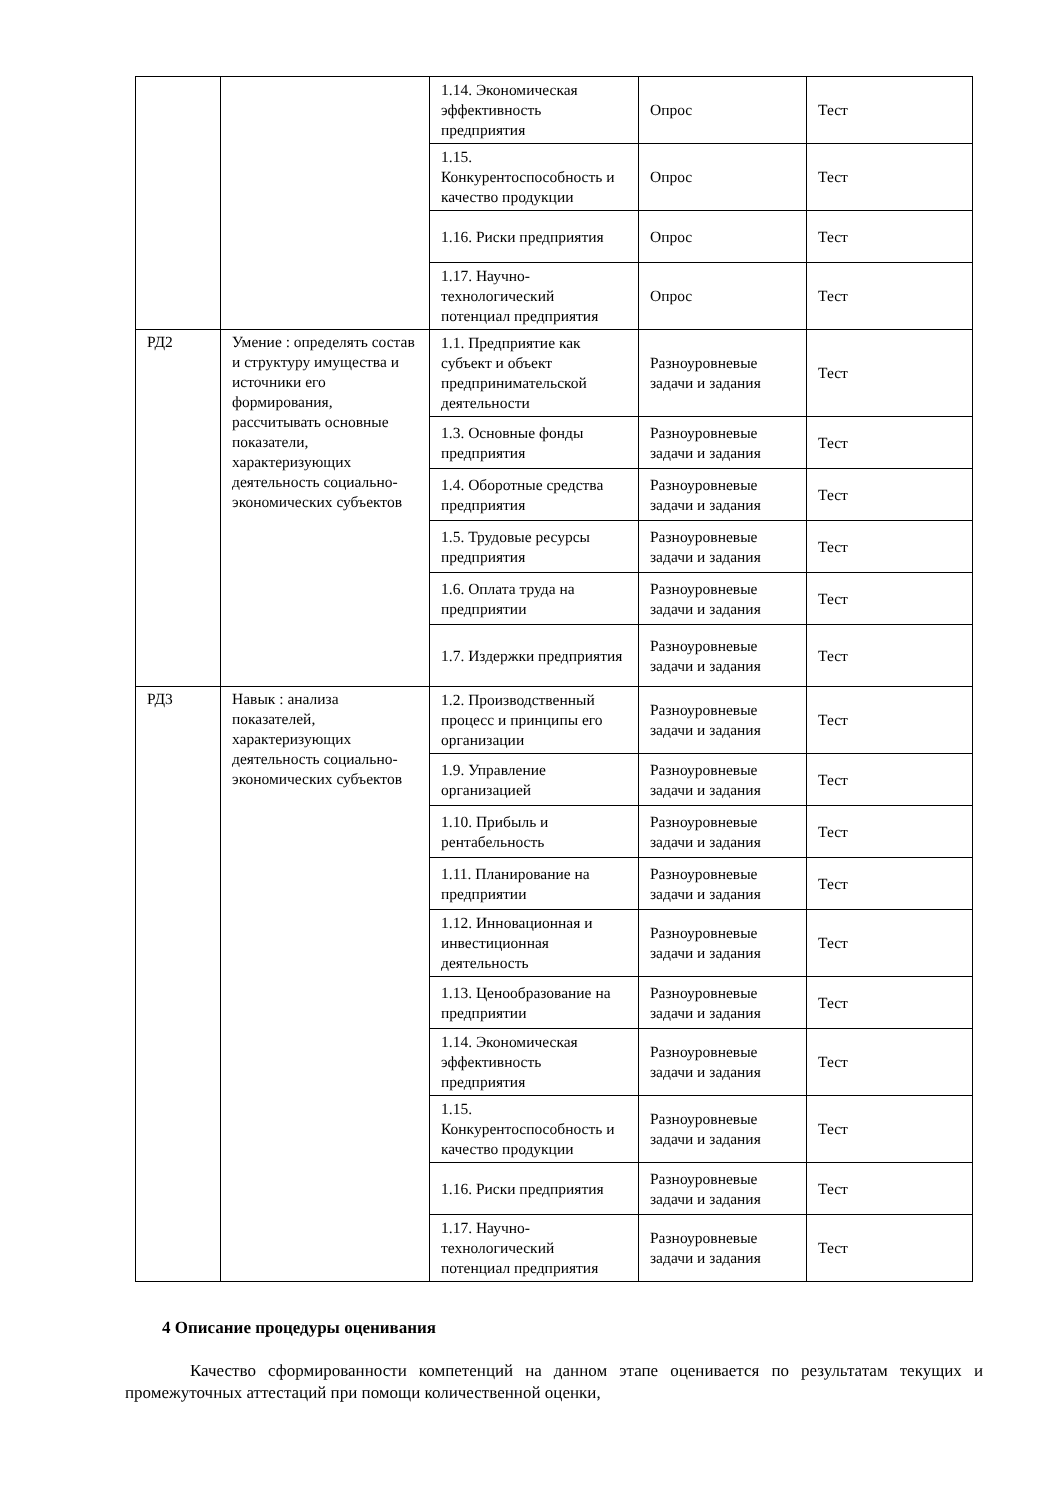| | | 1.14. Экономическая эффективность предприятия | Опрос | Тест |
| | | 1.15. Конкурентоспособность и качество продукции | Опрос | Тест |
| | | 1.16. Риски предприятия | Опрос | Тест |
| | | 1.17. Научно-технологический потенциал предприятия | Опрос | Тест |
| РД2 | Умение : определять состав и структуру имущества и источники его формирования, рассчитывать основные показатели, характеризующих деятельность социально-экономических субъектов | 1.1. Предприятие как субъект и объект предпринимательской деятельности | Разноуровневые задачи и задания | Тест |
| | | 1.3. Основные фонды предприятия | Разноуровневые задачи и задания | Тест |
| | | 1.4. Оборотные средства предприятия | Разноуровневые задачи и задания | Тест |
| | | 1.5. Трудовые ресурсы предприятия | Разноуровневые задачи и задания | Тест |
| | | 1.6. Оплата труда на предприятии | Разноуровневые задачи и задания | Тест |
| | | 1.7. Издержки предприятия | Разноуровневые задачи и задания | Тест |
| РД3 | Навык : анализа показателей, характеризующих деятельность социально-экономических субъектов | 1.2. Производственный процесс и принципы его организации | Разноуровневые задачи и задания | Тест |
| | | 1.9. Управление организацией | Разноуровневые задачи и задания | Тест |
| | | 1.10. Прибыль и рентабельность | Разноуровневые задачи и задания | Тест |
| | | 1.11. Планирование на предприятии | Разноуровневые задачи и задания | Тест |
| | | 1.12. Инновационная и инвестиционная деятельность | Разноуровневые задачи и задания | Тест |
| | | 1.13. Ценообразование на предприятии | Разноуровневые задачи и задания | Тест |
| | | 1.14. Экономическая эффективность предприятия | Разноуровневые задачи и задания | Тест |
| | | 1.15. Конкурентоспособность и качество продукции | Разноуровневые задачи и задания | Тест |
| | | 1.16. Риски предприятия | Разноуровневые задачи и задания | Тест |
| | | 1.17. Научно-технологический потенциал предприятия | Разноуровневые задачи и задания | Тест |
4 Описание процедуры оценивания
Качество сформированности компетенций на данном этапе оценивается по результатам текущих и промежуточных аттестаций при помощи количественной оценки,